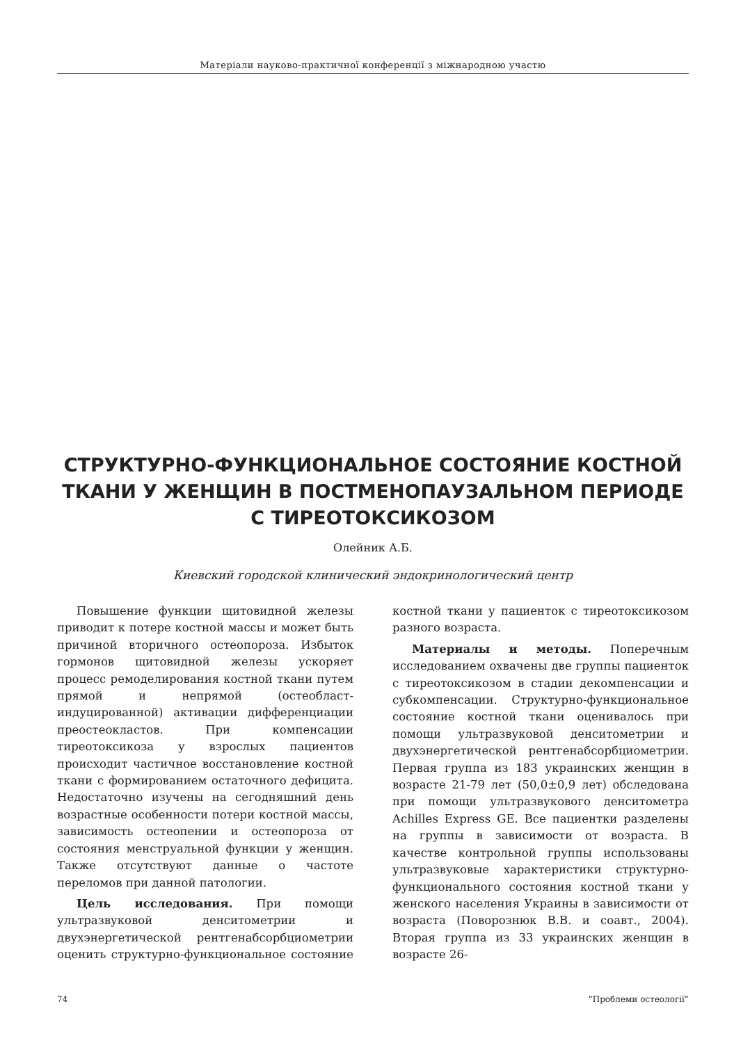Матеріали науково-практичної конференції з міжнародною участю
СТРУКТУРНО-ФУНКЦИОНАЛЬНОЕ СОСТОЯНИЕ КОСТНОЙ ТКАНИ У ЖЕНЩИН В ПОСТМЕНОПАУЗАЛЬНОМ ПЕРИОДЕ С ТИРЕОТОКСИКОЗОМ
Олейник А.Б.
Киевский городской клинический эндокринологический центр
Повышение функции щитовидной железы приводит к потере костной массы и может быть причиной вторичного остеопороза. Избыток гормонов щитовидной железы ускоряет процесс ремоделирования костной ткани путем прямой и непрямой (остеобласт-индуцированной) активации дифференциации преостеокластов. При компенсации тиреотоксикоза у взрослых пациентов происходит частичное восстановление костной ткани с формированием остаточного дефицита. Недостаточно изучены на сегодняшний день возрастные особенности потери костной массы, зависимость остеопении и остеопороза от состояния менструальной функции у женщин. Также отсутствуют данные о частоте переломов при данной патологии.
Цель исследования. При помощи ультразвуковой денситометрии и двухэнергетической рентгенабсорбциометрии оценить структурно-функциональное состояние костной ткани у пациенток с тиреотоксикозом разного возраста.
Материалы и методы. Поперечным исследованием охвачены две группы пациенток с тиреотоксикозом в стадии декомпенсации и субкомпенсации. Структурно-функциональное состояние костной ткани оценивалось при помощи ультразвуковой денситометрии и двухэнергетической рентгенабсорбциометрии. Первая группа из 183 украинских женщин в возрасте 21-79 лет (50,0±0,9 лет) обследована при помощи ультразвукового денситометра Achilles Express GE. Все пациентки разделены на группы в зависимости от возраста. В качестве контрольной группы использованы ультразвуковые характеристики структурно-функционального состояния костной ткани у женского населения Украины в зависимости от возраста (Поворознюк В.В. и соавт., 2004). Вторая группа из 33 украинских женщин в возрасте 26-
74 “Проблеми остеології”